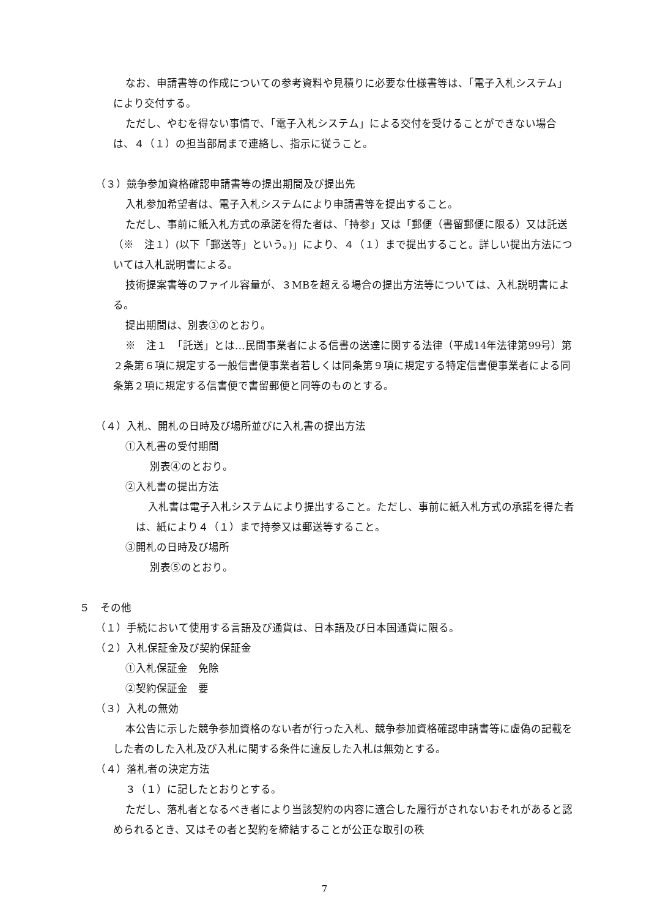なお、申請書等の作成についての参考資料や見積りに必要な仕様書等は、「電子入札システム」により交付する。
ただし、やむを得ない事情で、「電子入札システム」による交付を受けることができない場合は、４（１）の担当部局まで連絡し、指示に従うこと。
（３）競争参加資格確認申請書等の提出期間及び提出先
入札参加希望者は、電子入札システムにより申請書等を提出すること。
ただし、事前に紙入札方式の承諾を得た者は、「持参」又は「郵便（書留郵便に限る）又は託送（※　注１）(以下「郵送等」という。)」により、４（１）まで提出すること。詳しい提出方法については入札説明書による。
技術提案書等のファイル容量が、３MBを超える場合の提出方法等については、入札説明書による。
提出期間は、別表③のとおり。
※　注１　「託送」とは…民間事業者による信書の送達に関する法律（平成14年法律第99号）第２条第６項に規定する一般信書便事業者若しくは同条第９項に規定する特定信書便事業者による同条第２項に規定する信書便で書留郵便と同等のものとする。
（４）入札、開札の日時及び場所並びに入札書の提出方法
①入札書の受付期間
別表④のとおり。
②入札書の提出方法
入札書は電子入札システムにより提出すること。ただし、事前に紙入札方式の承諾を得た者は、紙により４（１）まで持参又は郵送等すること。
③開札の日時及び場所
別表⑤のとおり。
５　その他
（１）手続において使用する言語及び通貨は、日本語及び日本国通貨に限る。
（２）入札保証金及び契約保証金
①入札保証金　免除
②契約保証金　要
（３）入札の無効
本公告に示した競争参加資格のない者が行った入札、競争参加資格確認申請書等に虚偽の記載をした者のした入札及び入札に関する条件に違反した入札は無効とする。
（４）落札者の決定方法
３（１）に記したとおりとする。
ただし、落札者となるべき者により当該契約の内容に適合した履行がされないおそれがあると認められるとき、又はその者と契約を締結することが公正な取引の秩
7